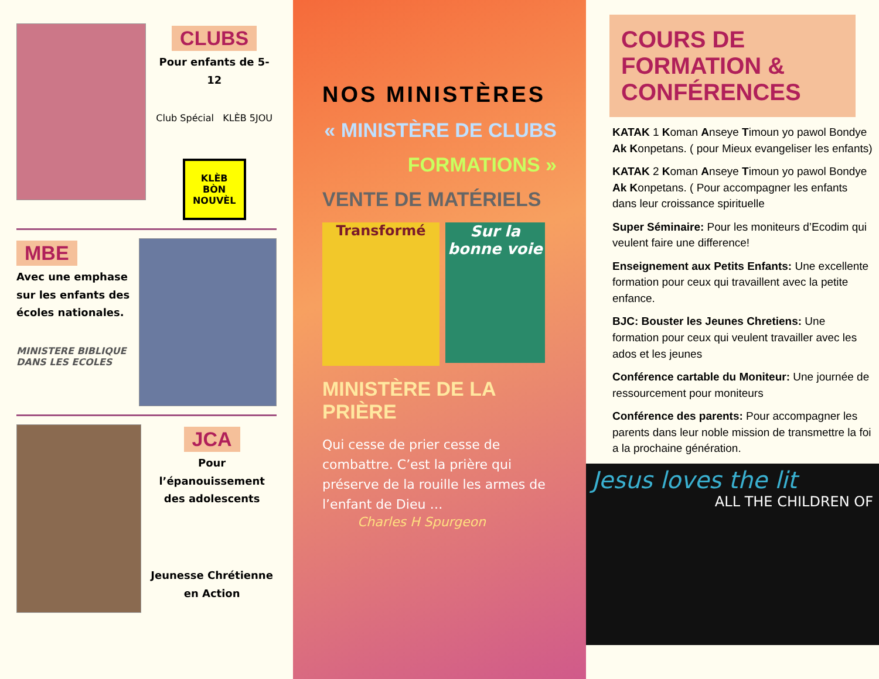CLUBS
Pour enfants de 5-12
Club Spécial KLÈB 5JOU
KLÈB BÒN NOUVÈL
MBE
Avec une emphase sur les enfants des écoles nationales.
MINISTERE BIBLIQUE DANS LES ECOLES
JCA
Pour l’épanouissement des adolescents
Jeunesse Chrétienne en Action
NOS MINISTÈRES
« MINISTÈRE DE CLUBS
FORMATIONS »
VENTE DE MATÉRIELS
Transformé
Sur la bonne voie
MINISTÈRE DE LA PRIÈRE
Qui cesse de prier cesse de combattre. C’est la prière qui préserve de la rouille les armes de l’enfant de Dieu …
Charles H Spurgeon
COURS DE FORMATION & CONFÉRENCES
KATAK 1 Koman Anseye Timoun yo pawol Bondye Ak Konpetans. ( pour Mieux evangeliser les enfants)
KATAK 2 Koman Anseye Timoun yo pawol Bondye Ak Konpetans. ( Pour accompagner les enfants dans leur croissance spirituelle
Super Séminaire: Pour les moniteurs d’Ecodim qui veulent faire une difference!
Enseignement aux Petits Enfants: Une excellente formation pour ceux qui travaillent avec la petite enfance.
BJC: Bouster les Jeunes Chretiens: Une formation pour ceux qui veulent travailler avec les ados et les jeunes
Conférence cartable du Moniteur: Une journée de ressourcement pour moniteurs
Conférence des parents: Pour accompagner les parents dans leur noble mission de transmettre la foi a la prochaine génération.
Jesus loves the lit
ALL THE CHILDREN OF